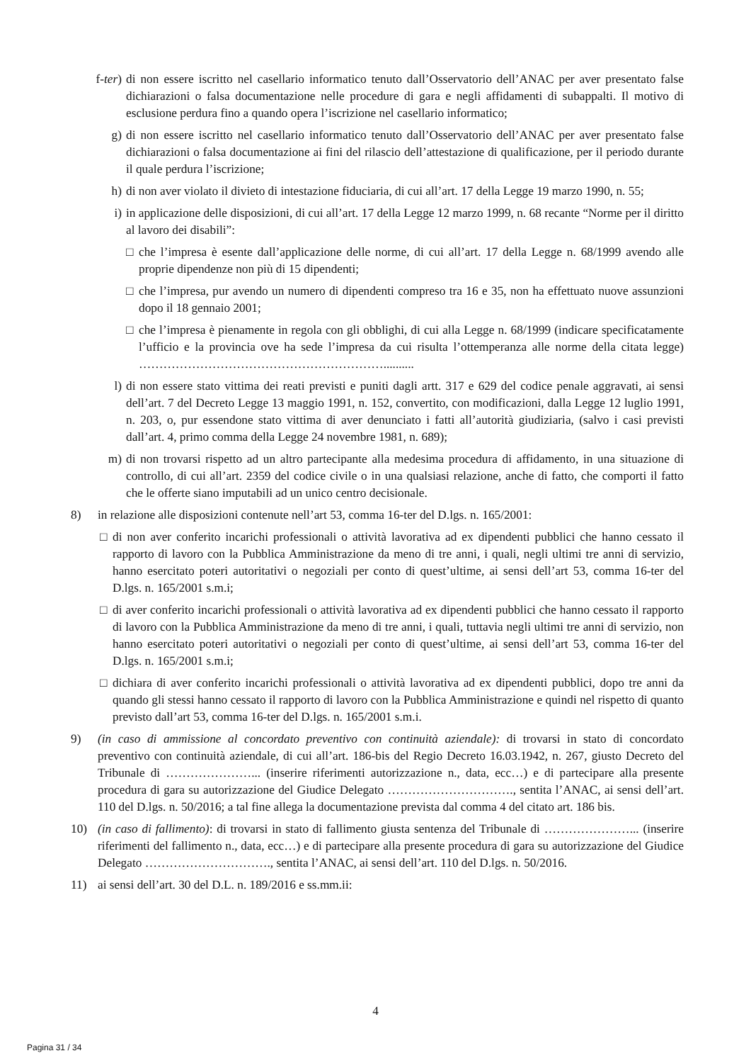f-ter) di non essere iscritto nel casellario informatico tenuto dall’Osservatorio dell’ANAC per aver presentato false dichiarazioni o falsa documentazione nelle procedure di gara e negli affidamenti di subappalti. Il motivo di esclusione perdura fino a quando opera l’iscrizione nel casellario informatico;
g) di non essere iscritto nel casellario informatico tenuto dall’Osservatorio dell’ANAC per aver presentato false dichiarazioni o falsa documentazione ai fini del rilascio dell’attestazione di qualificazione, per il periodo durante il quale perdura l’iscrizione;
h) di non aver violato il divieto di intestazione fiduciaria, di cui all’art. 17 della Legge 19 marzo 1990, n. 55;
i) in applicazione delle disposizioni, di cui all’art. 17 della Legge 12 marzo 1999, n. 68 recante “Norme per il diritto al lavoro dei disabili”:
□ che l’impresa è esente dall’applicazione delle norme, di cui all’art. 17 della Legge n. 68/1999 avendo alle proprie dipendenze non più di 15 dipendenti;
□ che l’impresa, pur avendo un numero di dipendenti compreso tra 16 e 35, non ha effettuato nuove assunzioni dopo il 18 gennaio 2001;
□ che l’impresa è pienamente in regola con gli obblighi, di cui alla Legge n. 68/1999 (indicare specificatamente l’ufficio e la provincia ove ha sede l’impresa da cui risulta l’ottemperanza alle norme della citata legge) ……………………………………………………..........
l) di non essere stato vittima dei reati previsti e puniti dagli artt. 317 e 629 del codice penale aggravati, ai sensi dell’art. 7 del Decreto Legge 13 maggio 1991, n. 152, convertito, con modificazioni, dalla Legge 12 luglio 1991, n. 203, o, pur essendone stato vittima di aver denunciato i fatti all’autorità giudiziaria, (salvo i casi previsti dall’art. 4, primo comma della Legge 24 novembre 1981, n. 689);
m) di non trovarsi rispetto ad un altro partecipante alla medesima procedura di affidamento, in una situazione di controllo, di cui all’art. 2359 del codice civile o in una qualsiasi relazione, anche di fatto, che comporti il fatto che le offerte siano imputabili ad un unico centro decisionale.
8) in relazione alle disposizioni contenute nell’art 53, comma 16-ter del D.lgs. n. 165/2001:
□ di non aver conferito incarichi professionali o attività lavorativa ad ex dipendenti pubblici che hanno cessato il rapporto di lavoro con la Pubblica Amministrazione da meno di tre anni, i quali, negli ultimi tre anni di servizio, hanno esercitato poteri autoritativi o negoziali per conto di quest’ultime, ai sensi dell’art 53, comma 16-ter del D.lgs. n. 165/2001 s.m.i;
□ di aver conferito incarichi professionali o attività lavorativa ad ex dipendenti pubblici che hanno cessato il rapporto di lavoro con la Pubblica Amministrazione da meno di tre anni, i quali, tuttavia negli ultimi tre anni di servizio, non hanno esercitato poteri autoritativi o negoziali per conto di quest’ultime, ai sensi dell’art 53, comma 16-ter del D.lgs. n. 165/2001 s.m.i;
□ dichiara di aver conferito incarichi professionali o attività lavorativa ad ex dipendenti pubblici, dopo tre anni da quando gli stessi hanno cessato il rapporto di lavoro con la Pubblica Amministrazione e quindi nel rispetto di quanto previsto dall’art 53, comma 16-ter del D.lgs. n. 165/2001 s.m.i.
9) (in caso di ammissione al concordato preventivo con continuità aziendale): di trovarsi in stato di concordato preventivo con continuità aziendale, di cui all’art. 186-bis del Regio Decreto 16.03.1942, n. 267, giusto Decreto del Tribunale di …………………... (inserire riferimenti autorizzazione n., data, ecc…) e di partecipare alla presente procedura di gara su autorizzazione del Giudice Delegato …………………………., sentita l’ANAC, ai sensi dell’art. 110 del D.lgs. n. 50/2016; a tal fine allega la documentazione prevista dal comma 4 del citato art. 186 bis.
10) (in caso di fallimento): di trovarsi in stato di fallimento giusta sentenza del Tribunale di …………………... (inserire riferimenti del fallimento n., data, ecc…) e di partecipare alla presente procedura di gara su autorizzazione del Giudice Delegato …………………………., sentita l’ANAC, ai sensi dell’art. 110 del D.lgs. n. 50/2016.
11) ai sensi dell’art. 30 del D.L. n. 189/2016 e ss.mm.ii:
4
Pagina 31 / 34